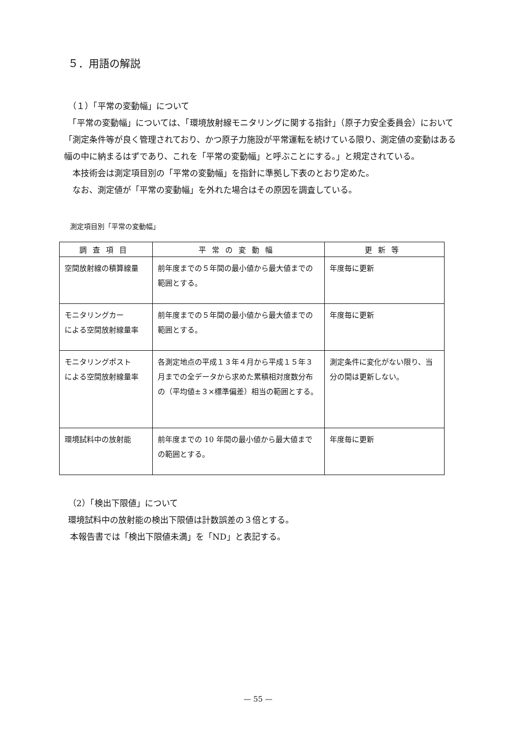５．用語の解説
（１）「平常の変動幅」について
　「平常の変動幅」については、「環境放射線モニタリングに関する指針」（原子力安全委員会）において「測定条件等が良く管理されており、かつ原子力施設が平常運転を続けている限り、測定値の変動はある幅の中に納まるはずであり、これを「平常の変動幅」と呼ぶことにする。」と規定されている。
　本技術会は測定項目別の「平常の変動幅」を指針に準拠し下表のとおり定めた。
　なお、測定値が「平常の変動幅」を外れた場合はその原因を調査している。
測定項目別「平常の変動幅」
| 調査項目 | 平常の変動幅 | 更新等 |
| --- | --- | --- |
| 空間放射線の積算線量 | 前年度までの５年間の最小値から最大値までの範囲とする。 | 年度毎に更新 |
| モニタリングカー による空間放射線量率 | 前年度までの５年間の最小値から最大値までの範囲とする。 | 年度毎に更新 |
| モニタリングポスト による空間放射線量率 | 各測定地点の平成１３年４月から平成１５年３月までの全データから求めた累積相対度数分布の（平均値±３×標準偏差）相当の範囲とする。 | 測定条件に変化がない限り、当分の間は更新しない。 |
| 環境試料中の放射能 | 前年度までの 10 年間の最小値から最大値までの範囲とする。 | 年度毎に更新 |
（2）「検出下限値」について
環境試料中の放射能の検出下限値は計数誤差の３倍とする。
本報告書では「検出下限値未満」を「ND」と表記する。
— 55 —